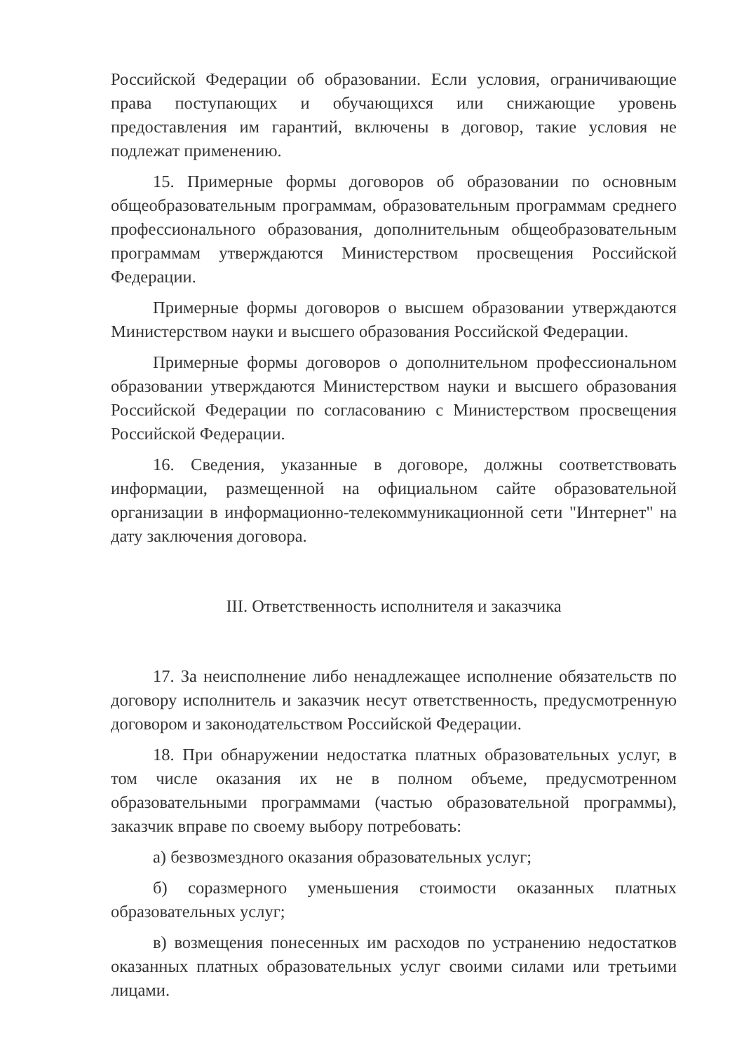Российской Федерации об образовании. Если условия, ограничивающие права поступающих и обучающихся или снижающие уровень предоставления им гарантий, включены в договор, такие условия не подлежат применению.
15. Примерные формы договоров об образовании по основным общеобразовательным программам, образовательным программам среднего профессионального образования, дополнительным общеобразовательным программам утверждаются Министерством просвещения Российской Федерации.
Примерные формы договоров о высшем образовании утверждаются Министерством науки и высшего образования Российской Федерации.
Примерные формы договоров о дополнительном профессиональном образовании утверждаются Министерством науки и высшего образования Российской Федерации по согласованию с Министерством просвещения Российской Федерации.
16. Сведения, указанные в договоре, должны соответствовать информации, размещенной на официальном сайте образовательной организации в информационно-телекоммуникационной сети "Интернет" на дату заключения договора.
III. Ответственность исполнителя и заказчика
17. За неисполнение либо ненадлежащее исполнение обязательств по договору исполнитель и заказчик несут ответственность, предусмотренную договором и законодательством Российской Федерации.
18. При обнаружении недостатка платных образовательных услуг, в том числе оказания их не в полном объеме, предусмотренном образовательными программами (частью образовательной программы), заказчик вправе по своему выбору потребовать:
а) безвозмездного оказания образовательных услуг;
б) соразмерного уменьшения стоимости оказанных платных образовательных услуг;
в) возмещения понесенных им расходов по устранению недостатков оказанных платных образовательных услуг своими силами или третьими лицами.